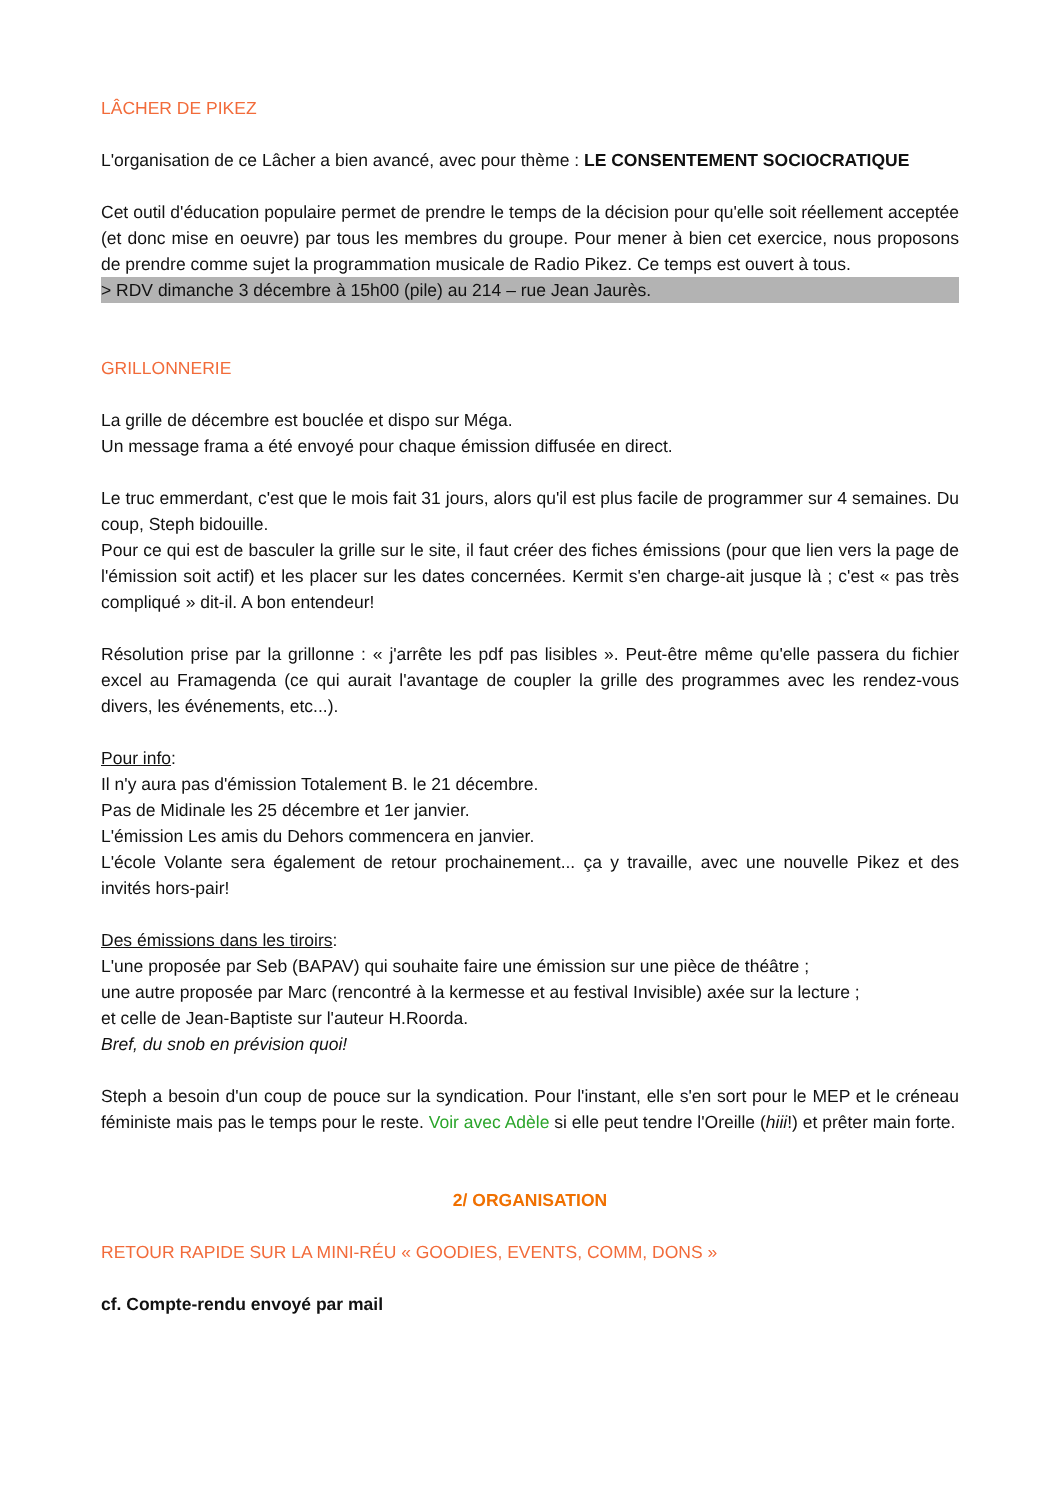LÂCHER DE PIKEZ
L'organisation de ce Lâcher a bien avancé, avec pour thème : LE CONSENTEMENT SOCIOCRATIQUE
Cet outil d'éducation populaire permet de prendre le temps de la décision pour qu'elle soit réellement acceptée (et donc mise en oeuvre) par tous les membres du groupe. Pour mener à bien cet exercice, nous proposons de prendre comme sujet la programmation musicale de Radio Pikez. Ce temps est ouvert à tous.
> RDV dimanche 3 décembre à 15h00 (pile) au 214 – rue Jean Jaurès.
GRILLONNERIE
La grille de décembre est bouclée et dispo sur Méga.
Un message frama a été envoyé pour chaque émission diffusée en direct.
Le truc emmerdant, c'est que le mois fait 31 jours, alors qu'il est plus facile de programmer sur 4 semaines. Du coup, Steph bidouille.
Pour ce qui est de basculer la grille sur le site, il faut créer des fiches émissions (pour que lien vers la page de l'émission soit actif) et les placer sur les dates concernées. Kermit s'en charge-ait jusque là ; c'est « pas très compliqué » dit-il. A bon entendeur!
Résolution prise par la grillonne : « j'arrête les pdf pas lisibles ». Peut-être même qu'elle passera du fichier excel au Framagenda (ce qui aurait l'avantage de coupler la grille des programmes avec les rendez-vous divers, les événements, etc...).
Pour info:
Il n'y aura pas d'émission Totalement B. le 21 décembre.
Pas de Midinale les 25 décembre et 1er janvier.
L'émission Les amis du Dehors commencera en janvier.
L'école Volante sera également de retour prochainement... ça y travaille, avec une nouvelle Pikez et des invités hors-pair!
Des émissions dans les tiroirs:
L'une proposée par Seb (BAPAV) qui souhaite faire une émission sur une pièce de théâtre ;
une autre proposée par Marc (rencontré à la kermesse et au festival Invisible) axée sur la lecture ;
et celle de Jean-Baptiste sur l'auteur H.Roorda.
Bref, du snob en prévision quoi!
Steph a besoin d'un coup de pouce sur la syndication. Pour l'instant, elle s'en sort pour le MEP et le créneau féministe mais pas le temps pour le reste. Voir avec Adèle si elle peut tendre l'Oreille (hiii!) et prêter main forte.
2/ ORGANISATION
RETOUR RAPIDE SUR LA MINI-RÉU « GOODIES, EVENTS, COMM, DONS »
cf. Compte-rendu envoyé par mail